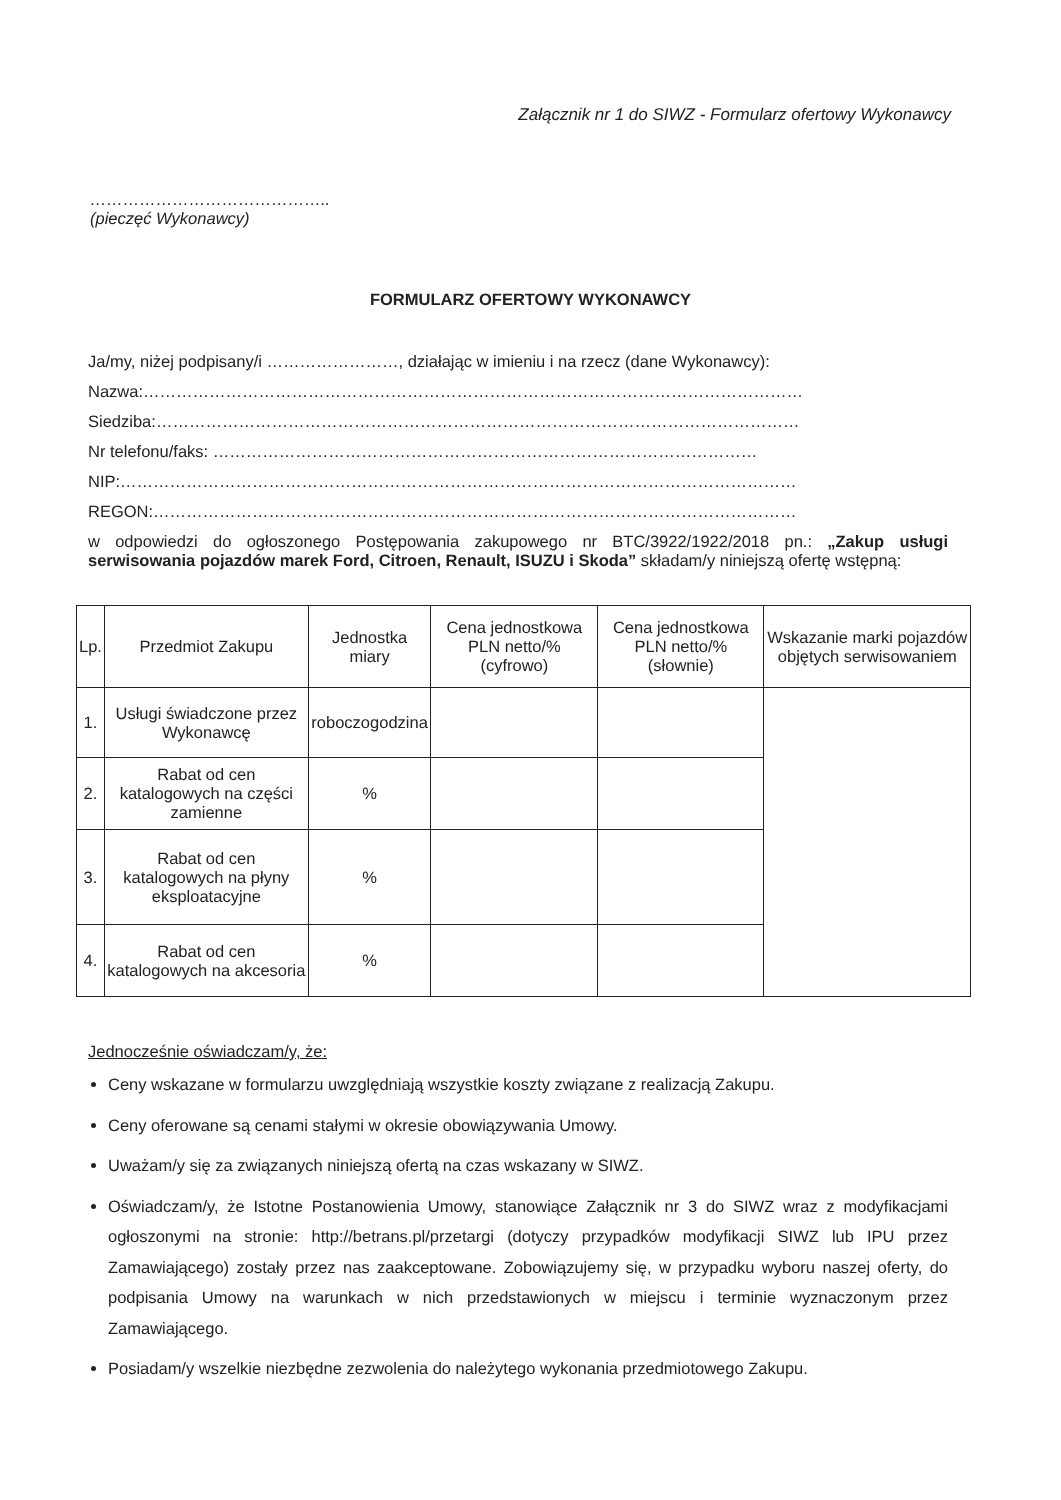Załącznik nr 1 do SIWZ - Formularz ofertowy Wykonawcy
……………………………………..
(pieczęć Wykonawcy)
FORMULARZ OFERTOWY WYKONAWCY
Ja/my, niżej podpisany/i ……………………, działając w imieniu i na rzecz (dane Wykonawcy):
Nazwa:…………………………………………………………………………………………………………
Siedziba:………………………………………………………………………………………………………
Nr telefonu/faks: ………………………………………………………………………………………
NIP:……………………………………………………………………………………………………………
REGON:………………………………………………………………………………………………………
w odpowiedzi do ogłoszonego Postępowania zakupowego nr BTC/3922/1922/2018 pn.: „Zakup usługi serwisowania pojazdów marek Ford, Citroen, Renault, ISUZU i Skoda” składam/y niniejszą ofertę wstępną:
| Lp. | Przedmiot Zakupu | Jednostka miary | Cena jednostkowa PLN netto/% (cyfrowo) | Cena jednostkowa PLN netto/% (słownie) | Wskazanie marki pojazdów objętych serwisowaniem |
| --- | --- | --- | --- | --- | --- |
| 1. | Usługi świadczone przez Wykonawcę | roboczogodzina | | | |
| 2. | Rabat od cen katalogowych na części zamienne | % | | | |
| 3. | Rabat od cen katalogowych na płyny eksploatacyjne | % | | | |
| 4. | Rabat od cen katalogowych na akcesoria | % | | | |
Jednocześnie oświadczam/y, że:
Ceny wskazane w formularzu uwzględniają wszystkie koszty związane z realizacją Zakupu.
Ceny oferowane są cenami stałymi w okresie obowiązywania Umowy.
Uważam/y się za związanych niniejszą ofertą na czas wskazany w SIWZ.
Oświadczam/y, że Istotne Postanowienia Umowy, stanowiące Załącznik nr 3 do SIWZ wraz z modyfikacjami ogłoszonymi na stronie: http://betrans.pl/przetargi (dotyczy przypadków modyfikacji SIWZ lub IPU przez Zamawiającego) zostały przez nas zaakceptowane. Zobowiązujemy się, w przypadku wyboru naszej oferty, do podpisania Umowy na warunkach w nich przedstawionych w miejscu i terminie wyznaczonym przez Zamawiającego.
Posiadam/y wszelkie niezbędne zezwolenia do należytego wykonania przedmiotowego Zakupu.